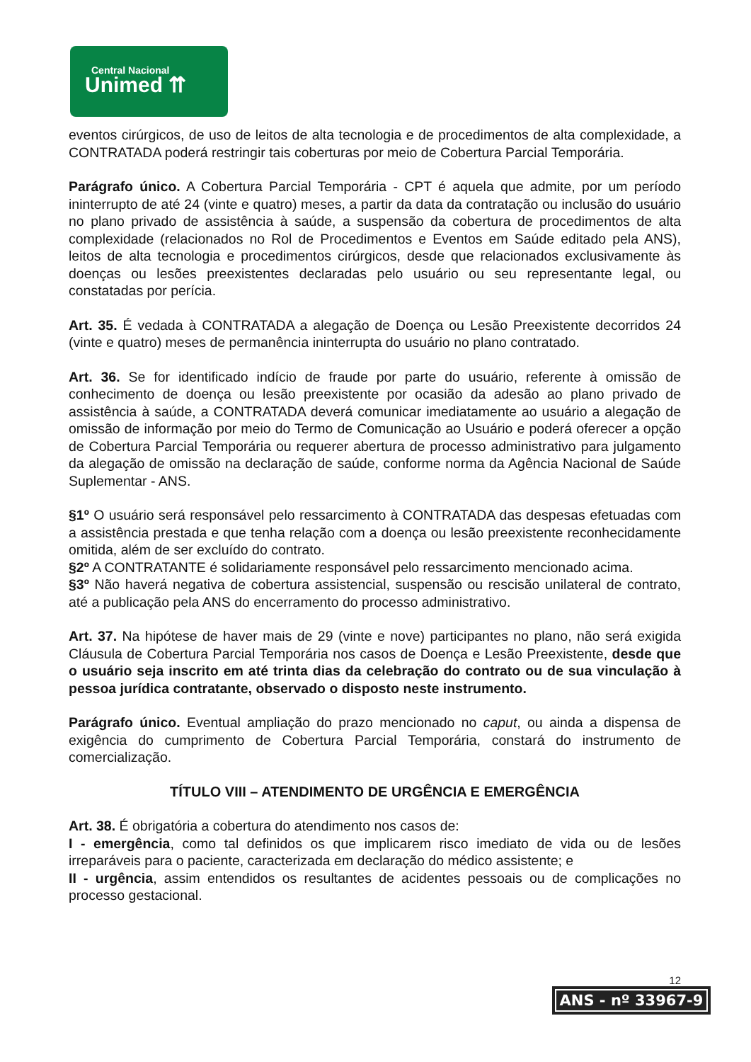Central Nacional
Unimed ⇈
eventos cirúrgicos, de uso de leitos de alta tecnologia e de procedimentos de alta complexidade, a CONTRATADA poderá restringir tais coberturas por meio de Cobertura Parcial Temporária.
Parágrafo único. A Cobertura Parcial Temporária - CPT é aquela que admite, por um período ininterrupto de até 24 (vinte e quatro) meses, a partir da data da contratação ou inclusão do usuário no plano privado de assistência à saúde, a suspensão da cobertura de procedimentos de alta complexidade (relacionados no Rol de Procedimentos e Eventos em Saúde editado pela ANS), leitos de alta tecnologia e procedimentos cirúrgicos, desde que relacionados exclusivamente às doenças ou lesões preexistentes declaradas pelo usuário ou seu representante legal, ou constatadas por perícia.
Art. 35. É vedada à CONTRATADA a alegação de Doença ou Lesão Preexistente decorridos 24 (vinte e quatro) meses de permanência ininterrupta do usuário no plano contratado.
Art. 36. Se for identificado indício de fraude por parte do usuário, referente à omissão de conhecimento de doença ou lesão preexistente por ocasião da adesão ao plano privado de assistência à saúde, a CONTRATADA deverá comunicar imediatamente ao usuário a alegação de omissão de informação por meio do Termo de Comunicação ao Usuário e poderá oferecer a opção de Cobertura Parcial Temporária ou requerer abertura de processo administrativo para julgamento da alegação de omissão na declaração de saúde, conforme norma da Agência Nacional de Saúde Suplementar - ANS.
§1º O usuário será responsável pelo ressarcimento à CONTRATADA das despesas efetuadas com a assistência prestada e que tenha relação com a doença ou lesão preexistente reconhecidamente omitida, além de ser excluído do contrato.
§2º A CONTRATANTE é solidariamente responsável pelo ressarcimento mencionado acima.
§3º Não haverá negativa de cobertura assistencial, suspensão ou rescisão unilateral de contrato, até a publicação pela ANS do encerramento do processo administrativo.
Art. 37. Na hipótese de haver mais de 29 (vinte e nove) participantes no plano, não será exigida Cláusula de Cobertura Parcial Temporária nos casos de Doença e Lesão Preexistente, desde que o usuário seja inscrito em até trinta dias da celebração do contrato ou de sua vinculação à pessoa jurídica contratante, observado o disposto neste instrumento.
Parágrafo único. Eventual ampliação do prazo mencionado no caput, ou ainda a dispensa de exigência do cumprimento de Cobertura Parcial Temporária, constará do instrumento de comercialização.
TÍTULO VIII – ATENDIMENTO DE URGÊNCIA E EMERGÊNCIA
Art. 38. É obrigatória a cobertura do atendimento nos casos de:
I - emergência, como tal definidos os que implicarem risco imediato de vida ou de lesões irreparáveis para o paciente, caracterizada em declaração do médico assistente; e
II - urgência, assim entendidos os resultantes de acidentes pessoais ou de complicações no processo gestacional.
12
ANS - nº 33967-9